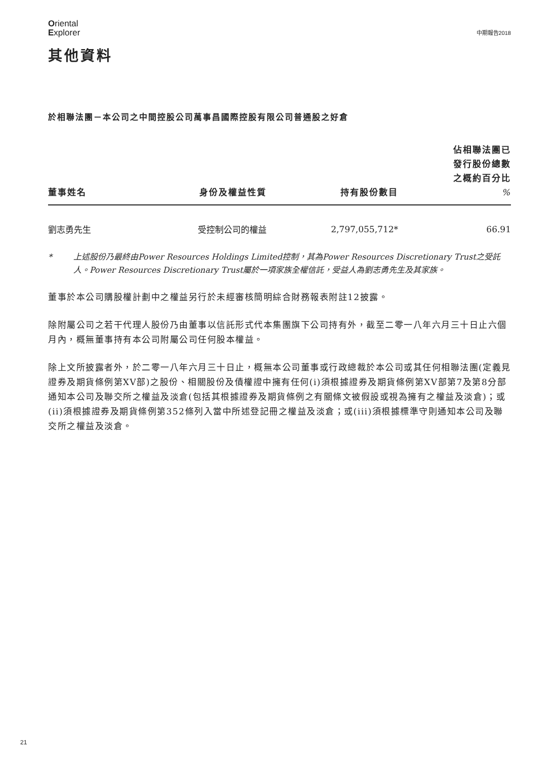Oriental
Explorer
中期報告2018
其他資料
於相聯法團－本公司之中間控股公司萬事昌國際控股有限公司普通股之好倉
| 董事姓名 | 身份及權益性質 | 持有股份數目 | 佔相聯法團已 發行股份總數 之概約百分比 % |
| --- | --- | --- | --- |
| 劉志勇先生 | 受控制公司的權益 | 2,797,055,712* | 66.91 |
* 上述股份乃最終由Power Resources Holdings Limited控制，其為Power Resources Discretionary Trust之受託人。Power Resources Discretionary Trust屬於一項家族全權信託，受益人為劉志勇先生及其家族。
董事於本公司購股權計劃中之權益另行於未經審核簡明綜合財務報表附註12披露。
除附屬公司之若干代理人股份乃由董事以信託形式代本集團旗下公司持有外，截至二零一八年六月三十日止六個月內，概無董事持有本公司附屬公司任何股本權益。
除上文所披露者外，於二零一八年六月三十日止，概無本公司董事或行政總裁於本公司或其任何相聯法團(定義見證券及期貨條例第XV部)之股份、相關股份及債權證中擁有任何(i)須根據證券及期貨條例第XV部第7及第8分部通知本公司及聯交所之權益及淡倉(包括其根據證券及期貨條例之有關條文被假設或視為擁有之權益及淡倉)；或(ii)須根據證券及期貨條例第352條列入當中所述登記冊之權益及淡倉；或(iii)須根據標準守則通知本公司及聯交所之權益及淡倉。
21